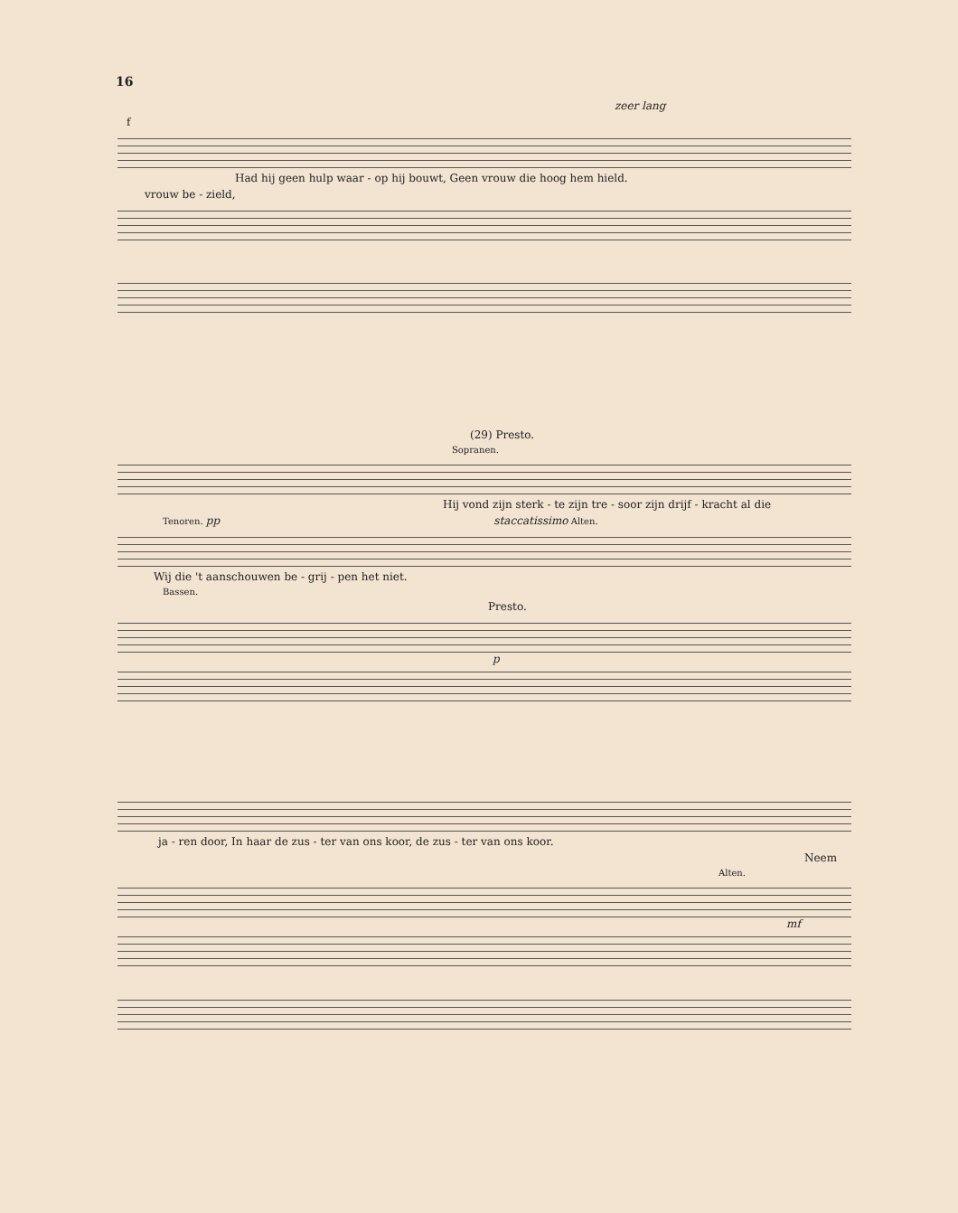16
zeer lang
f
Had hij geen hulp waar - op hij bouwt, Geen vrouw die hoog hem hield.
vrouw be - zield,
(29) Presto.
Sopranen.
Hij vond zijn sterk - te zijn tre - soor zijn drijf - kracht al die
Tenoren. pp staccatissimo Alten.
Wij die 't aanschouwen be - grij - pen het niet.
Bassen.
Presto.
p
ja - ren door, In haar de zus - ter van ons koor, de zus - ter van ons koor.
Neem
Alten.
mf